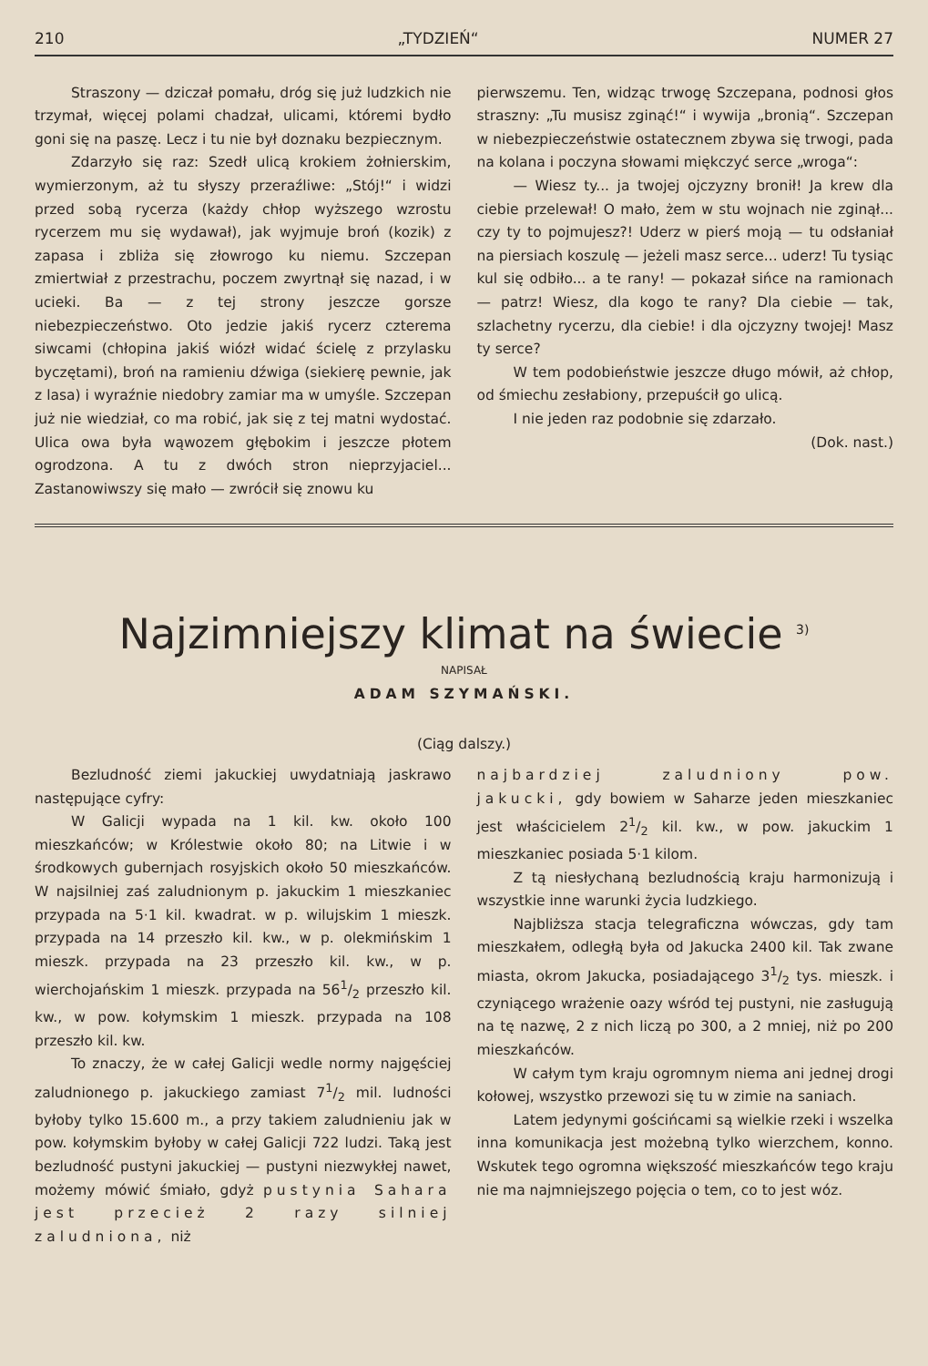210 „TYDZIEŃ“NUMER 27
Straszony — dziczał pomału, dróg się już ludzkich nie trzymał, więcej polami chadzał, ulicami, któremi bydło goni się na paszę. Lecz i tu nie był doznaku bezpiecznym.
Zdarzyło się raz: Szedł ulicą krokiem żołnierskim, wymierzonym, aż tu słyszy przeraźliwe: „Stój!“ i widzi przed sobą rycerza (każdy chłop wyższego wzrostu rycerzem mu się wydawał), jak wyjmuje broń (kozik) z zapasa i zbliża się złowrogo ku niemu. Szczepan zmiertwiał z przestrachu, poczem zwyrtnął się nazad, i w ucieki. Ba — z tej strony jeszcze gorsze niebezpieczeństwo. Oto jedzie jakiś rycerz czterema siwcami (chłopina jakiś wiózł widać ścielę z przylasku byczętami), broń na ramieniu dźwiga (siekierę pewnie, jak z lasa) i wyraźnie niedobry zamiar ma w umyśle. Szczepan już nie wiedział, co ma robić, jak się z tej matni wydostać. Ulica owa była wąwozem głębokim i jeszcze płotem ogrodzona. A tu z dwóch stron nieprzyjaciel... Zastanowiwszy się mało — zwrócił się znowu ku
pierwszemu. Ten, widząc trwogę Szczepana, podnosi głos straszny: „Tu musisz zginąć!“ i wywija „bronią“. Szczepan w niebezpieczeństwie ostatecznem zbywa się trwogi, pada na kolana i poczyna słowami mięk­czyć serce „wroga“:
— Wiesz ty... ja twojej ojczyzny bronił! Ja krew dla ciebie przelewał! O mało, żem w stu wojnach nie zginął... czy ty to pojmujesz?! Uderz w pierś moją — tu odsłaniał na piersiach koszulę — jeżeli masz serce... uderz! Tu tysiąc kul się odbiło... a te rany! — pokazał sińce na ramionach — patrz! Wiesz, dla kogo te rany? Dla ciebie — tak, szlachetny rycerzu, dla ciebie! i dla ojczyzny twojej! Masz ty serce?
W tem podobieństwie jeszcze długo mówił, aż chłop, od śmiechu zesłabiony, przepuścił go ulicą.
I nie jeden raz podobnie się zdarzało.
(Dok. nast.)
Najzimniejszy klimat na świecie <sup>3)</sup>
NAPISAŁ
ADAM SZYMAŃSKI.
(Ciąg dalszy.)
Bezludność ziemi jakuckiej uwydatniają jaskrawo następujące cyfry:
W Galicji wypada na 1 kil. kw. około 100 mieszkańców; w Królestwie około 80; na Litwie i w środkowych gubernjach rosyjskich około 50 mieszkańców. W najsilniej zaś zaludnionym p. jakuckim 1 mieszkaniec przypada na 5·1 kil. kwadrat. w p. wilujskim 1 mieszk. przypada na 14 przeszło kil. kw., w p. olekmińskim 1 mieszk. przypada na 23 przeszło kil. kw., w p. wierchojańskim 1 mieszk. przypada na 561/2 przeszło kil. kw., w pow. kołymskim 1 mieszk. przypada na 108 przeszło kil. kw.
To znaczy, że w całej Galicji wedle normy najgęściej zaludnionego p. jakuckiego zamiast 71/2 mil. ludności byłoby tylko 15.600 m., a przy takiem zaludnieniu jak w pow. kołymskim byłoby w całej Galicji 722 ludzi. Taką jest bezludność pustyni jakuckiej — pustyni niezwykłej nawet, możemy mówić śmiało, gdyż pustynia Sahara jest przecież 2 razy silniej zaludniona, niż
najbardziej zaludniony pow. jakucki, gdy bowiem w Saharze jeden mieszkaniec jest właścicielem 21/2 kil. kw., w pow. jakuckim 1 mieszkaniec posiada 5·1 kilom.
Z tą niesłychaną bezludnością kraju harmonizują i wszystkie inne warunki życia ludzkiego.
Najbliższa stacja telegraficzna wówczas, gdy tam mieszkałem, odległą była od Jakucka 2400 kil. Tak zwane miasta, okrom Jakucka, posiadającego 31/2 tys. mieszk. i czyniącego wrażenie oazy wśród tej pustyni, nie zasługują na tę nazwę, 2 z nich liczą po 300, a 2 mniej, niż po 200 mieszkańców.
W całym tym kraju ogromnym niema ani jednej drogi kołowej, wszystko przewozi się tu w zimie na saniach.
Latem jedynymi gościńcami są wielkie rzeki i wszelka inna komunikacja jest możebną tylko wierzchem, konno. Wskutek tego ogromna większość mieszkańców tego kraju nie ma najmniejszego pojęcia o tem, co to jest wóz.